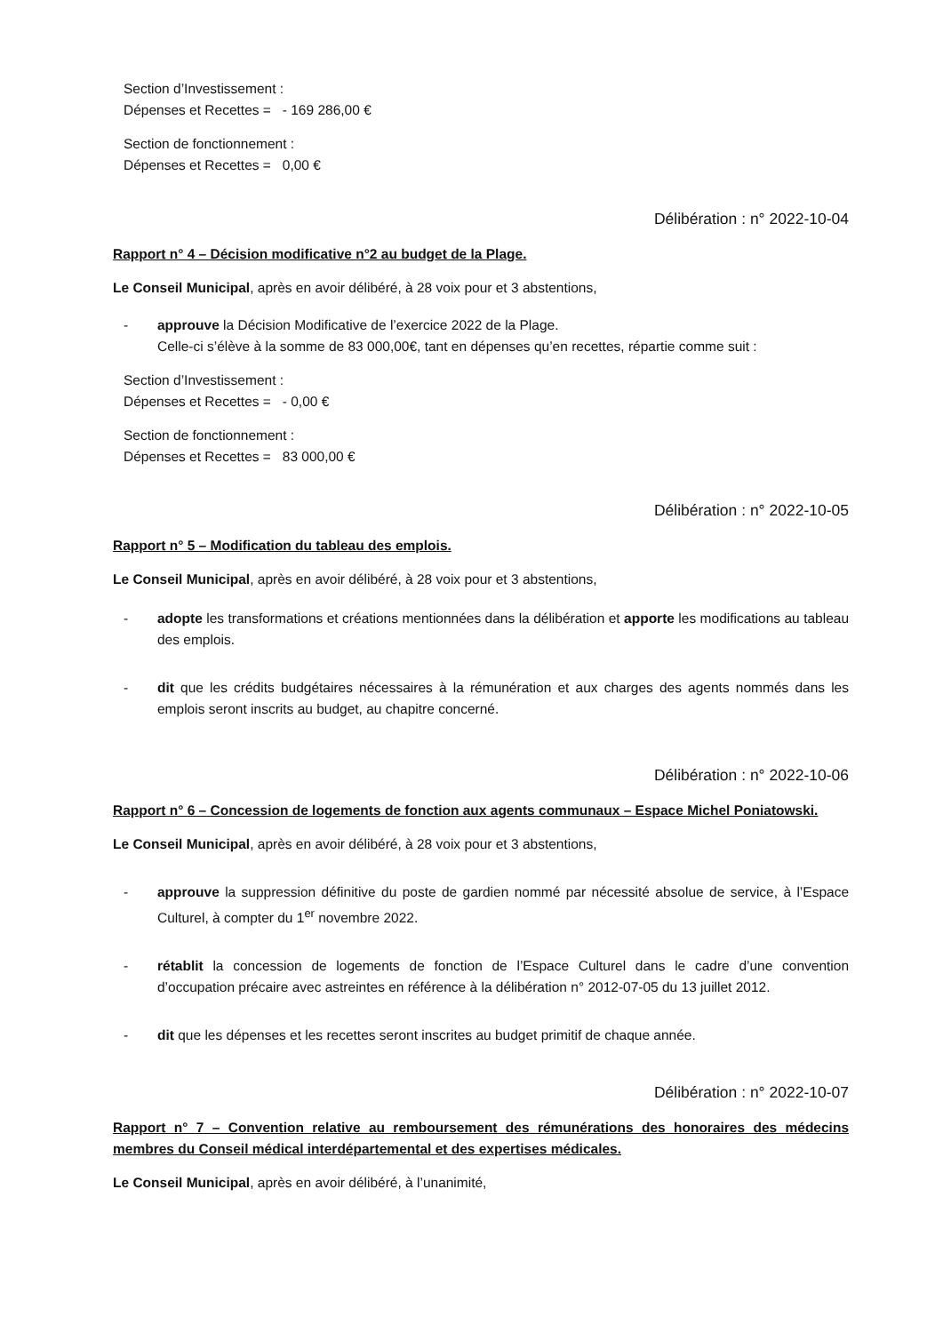Section d’Investissement :
Dépenses et Recettes = - 169 286,00 €
Section de fonctionnement :
Dépenses et Recettes = 0,00 €
Délibération : n° 2022-10-04
Rapport n° 4 – Décision modificative n°2 au budget de la Plage.
Le Conseil Municipal, après en avoir délibéré, à 28 voix pour et 3 abstentions,
- approuve la Décision Modificative de l’exercice 2022 de la Plage.
Celle-ci s’élève à la somme de 83 000,00€, tant en dépenses qu’en recettes, répartie comme suit :
Section d’Investissement :
Dépenses et Recettes = - 0,00 €
Section de fonctionnement :
Dépenses et Recettes = 83 000,00 €
Délibération : n° 2022-10-05
Rapport n° 5 – Modification du tableau des emplois.
Le Conseil Municipal, après en avoir délibéré, à 28 voix pour et 3 abstentions,
- adopte les transformations et créations mentionnées dans la délibération et apporte les modifications au tableau des emplois.
- dit que les crédits budgétaires nécessaires à la rémunération et aux charges des agents nommés dans les emplois seront inscrits au budget, au chapitre concerné.
Délibération : n° 2022-10-06
Rapport n° 6 – Concession de logements de fonction aux agents communaux – Espace Michel Poniatowski.
Le Conseil Municipal, après en avoir délibéré, à 28 voix pour et 3 abstentions,
- approuve la suppression définitive du poste de gardien nommé par nécessité absolue de service, à l’Espace Culturel, à compter du 1<sup>er</sup> novembre 2022.
- rétablit la concession de logements de fonction de l’Espace Culturel dans le cadre d’une convention d’occupation précaire avec astreintes en référence à la délibération n° 2012-07-05 du 13 juillet 2012.
- dit que les dépenses et les recettes seront inscrites au budget primitif de chaque année.
Délibération : n° 2022-10-07
Rapport n° 7 – Convention relative au remboursement des rémunérations des honoraires des médecins membres du Conseil médical interdépartemental et des expertises médicales.
Le Conseil Municipal, après en avoir délibéré, à l’unanimité,